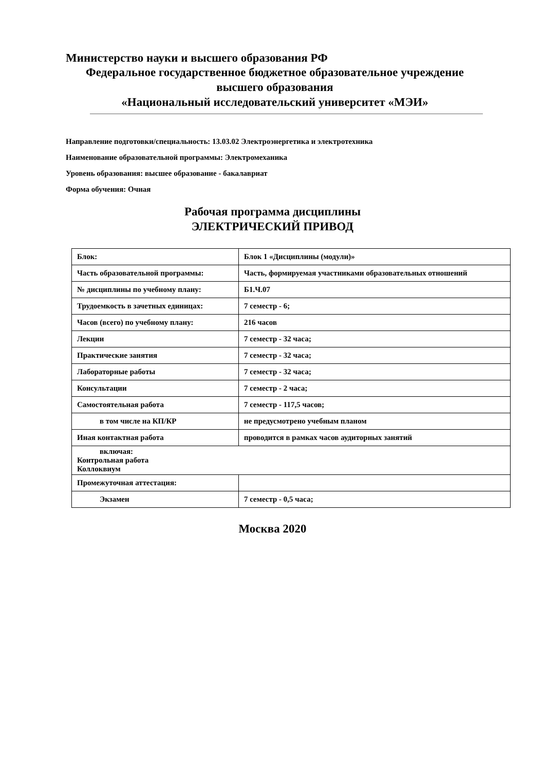Министерство науки и высшего образования РФ
Федеральное государственное бюджетное образовательное учреждение
высшего образования
«Национальный исследовательский университет «МЭИ»
Направление подготовки/специальность: 13.03.02 Электроэнергетика и электротехника
Наименование образовательной программы: Электромеханика
Уровень образования: высшее образование - бакалавриат
Форма обучения: Очная
Рабочая программа дисциплины
ЭЛЕКТРИЧЕСКИЙ ПРИВОД
| Блок: | Блок 1 «Дисциплины (модули)» |
| Часть образовательной программы: | Часть, формируемая участниками образовательных отношений |
| № дисциплины по учебному плану: | Б1.Ч.07 |
| Трудоемкость в зачетных единицах: | 7 семестр - 6; |
| Часов (всего) по учебному плану: | 216 часов |
| Лекции | 7 семестр - 32 часа; |
| Практические занятия | 7 семестр - 32 часа; |
| Лабораторные работы | 7 семестр - 32 часа; |
| Консультации | 7 семестр - 2 часа; |
| Самостоятельная работа | 7 семестр - 117,5 часов; |
| в том числе на КП/КР | не предусмотрено учебным планом |
| Иная контактная работа | проводится в рамках часов аудиторных занятий |
| включая: Контрольная работа Коллоквиум | |
| Промежуточная аттестация: | |
| Экзамен | 7 семестр - 0,5 часа; |
Москва 2020